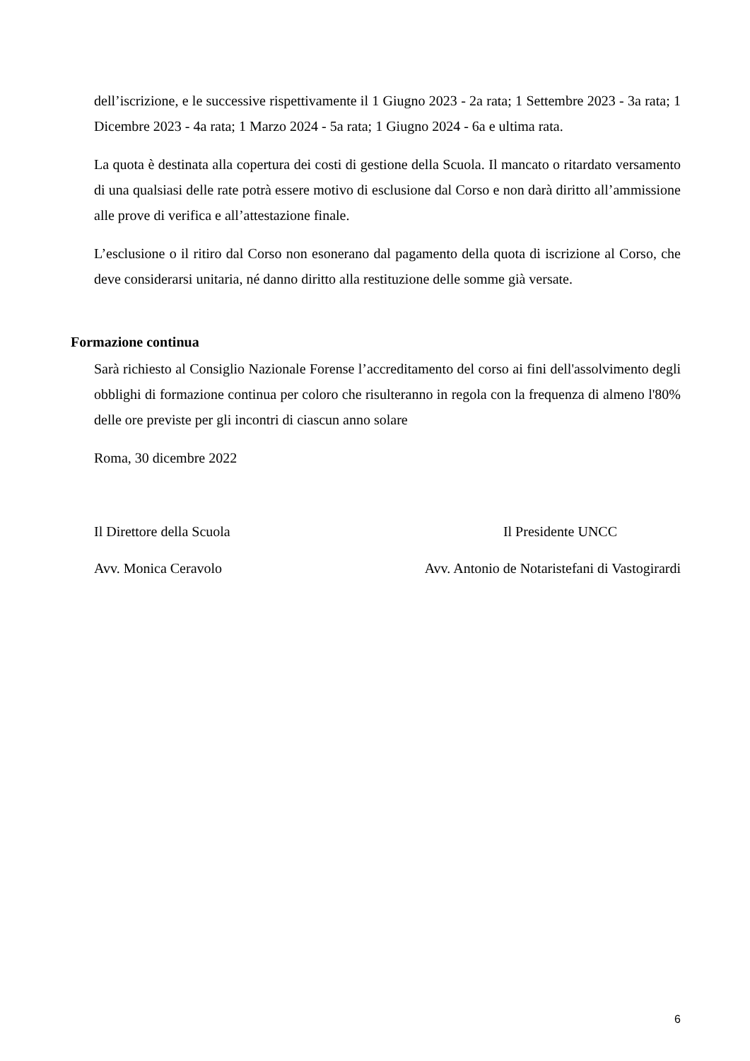dell’iscrizione, e le successive rispettivamente il 1 Giugno 2023 - 2a rata; 1 Settembre 2023 - 3a rata; 1 Dicembre 2023 - 4a rata; 1 Marzo 2024 - 5a rata; 1 Giugno 2024 - 6a e ultima rata.
La quota è destinata alla copertura dei costi di gestione della Scuola. Il mancato o ritardato versamento di una qualsiasi delle rate potrà essere motivo di esclusione dal Corso e non darà diritto all’ammissione alle prove di verifica e all’attestazione finale.
L’esclusione o il ritiro dal Corso non esonerano dal pagamento della quota di iscrizione al Corso, che deve considerarsi unitaria, né danno diritto alla restituzione delle somme già versate.
Formazione continua
Sarà richiesto al Consiglio Nazionale Forense l’accreditamento del corso ai fini dell'assolvimento degli obblighi di formazione continua per coloro che risulteranno in regola con la frequenza di almeno l'80% delle ore previste per gli incontri di ciascun anno solare
Roma, 30 dicembre 2022
Il Direttore della Scuola Il Presidente UNCC
Avv. Monica Ceravolo Avv. Antonio de Notaristefani di Vastogirardi
6